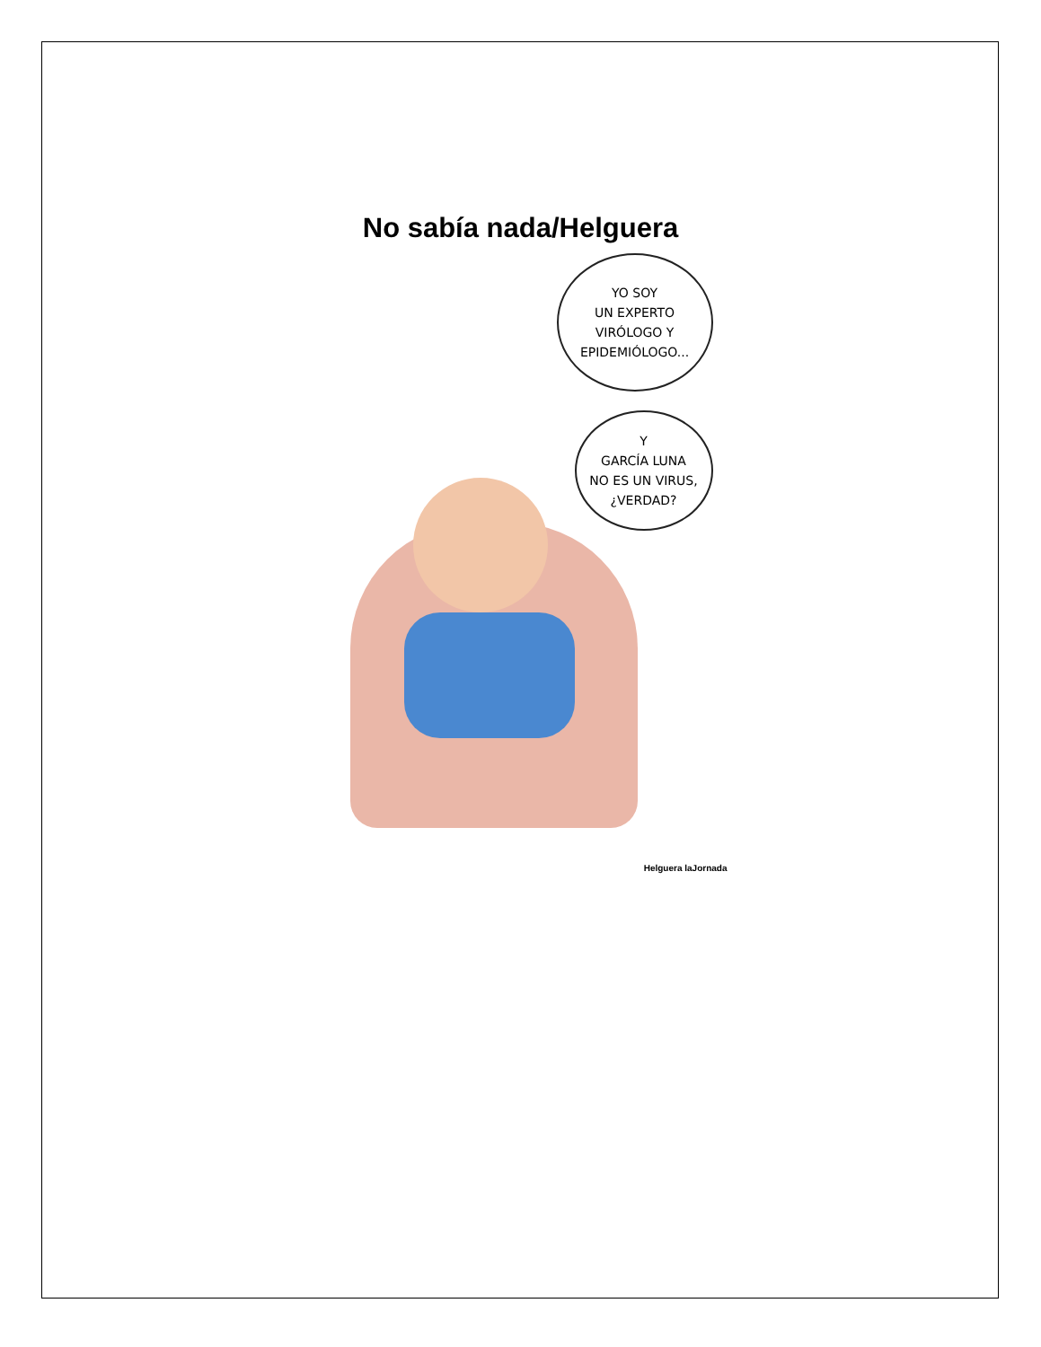No sabía nada/Helguera
YO SOY
UN EXPERTO
VIRÓLOGO Y
EPIDEMIÓLOGO...
Y
GARCÍA LUNA
NO ES UN VIRUS,
¿VERDAD?
Helguera laJornada